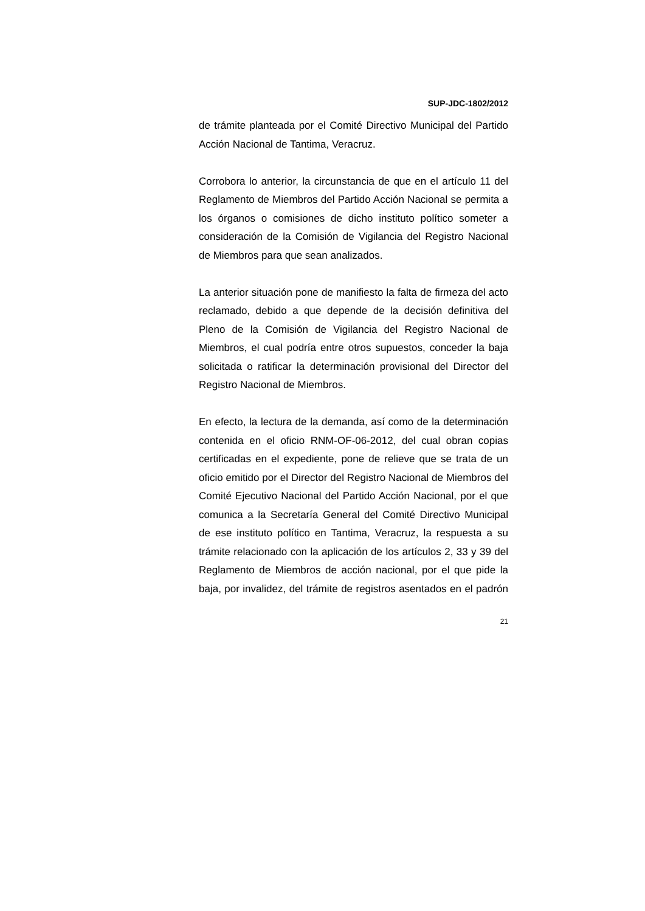SUP-JDC-1802/2012
de trámite planteada por el Comité Directivo Municipal del Partido Acción Nacional de Tantima, Veracruz.
Corrobora lo anterior, la circunstancia de que en el artículo 11 del Reglamento de Miembros del Partido Acción Nacional se permita a los órganos o comisiones de dicho instituto político someter a consideración de la Comisión de Vigilancia del Registro Nacional de Miembros para que sean analizados.
La anterior situación pone de manifiesto la falta de firmeza del acto reclamado, debido a que depende de la decisión definitiva del Pleno de la Comisión de Vigilancia del Registro Nacional de Miembros, el cual podría entre otros supuestos, conceder la baja solicitada o ratificar la determinación provisional del Director del Registro Nacional de Miembros.
En efecto, la lectura de la demanda, así como de la determinación contenida en el oficio RNM-OF-06-2012, del cual obran copias certificadas en el expediente, pone de relieve que se trata de un oficio emitido por el Director del Registro Nacional de Miembros del Comité Ejecutivo Nacional del Partido Acción Nacional, por el que comunica a la Secretaría General del Comité Directivo Municipal de ese instituto político en Tantima, Veracruz, la respuesta a su trámite relacionado con la aplicación de los artículos 2, 33 y 39 del Reglamento de Miembros de acción nacional, por el que pide la baja, por invalidez, del trámite de registros asentados en el padrón
21